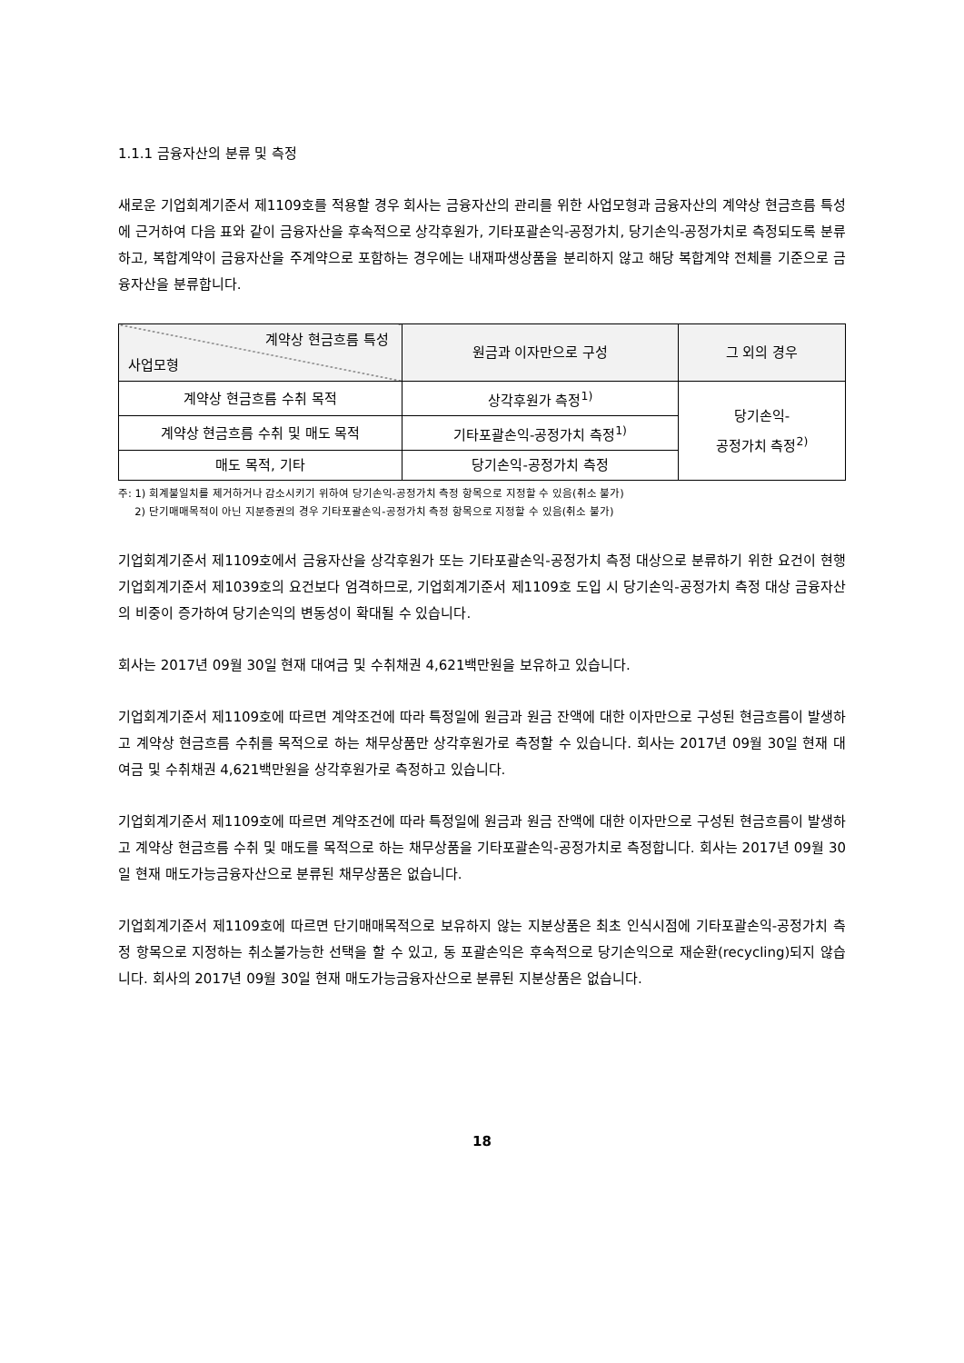1.1.1 금융자산의 분류 및 측정
새로운 기업회계기준서 제1109호를 적용할 경우 회사는 금융자산의 관리를 위한 사업모형과 금융자산의 계약상 현금흐름 특성에 근거하여 다음 표와 같이 금융자산을 후속적으로 상각후원가, 기타포괄손익-공정가치, 당기손익-공정가치로 측정되도록 분류하고, 복합계약이 금융자산을 주계약으로 포함하는 경우에는 내재파생상품을 분리하지 않고 해당 복합계약 전체를 기준으로 금융자산을 분류합니다.
| 계약상 현금흐름 특성 사업모형 | 원금과 이자만으로 구성 | 그 외의 경우 |
| --- | --- | --- |
| 계약상 현금흐름 수취 목적 | 상각후원가 측정<sup>1)</sup> | 당기손익- 공정가치 측정<sup>2)</sup> |
| 계약상 현금흐름 수취 및 매도 목적 | 기타포괄손익-공정가치 측정<sup>1)</sup> | |
| 매도 목적, 기타 | 당기손익-공정가치 측정 | |
주: 1) 회계불일치를 제거하거나 감소시키기 위하여 당기손익-공정가치 측정 항목으로 지정할 수 있음(취소 불가)
2) 단기매매목적이 아닌 지분증권의 경우 기타포괄손익-공정가치 측정 항목으로 지정할 수 있음(취소 불가)
기업회계기준서 제1109호에서 금융자산을 상각후원가 또는 기타포괄손익-공정가치 측정 대상으로 분류하기 위한 요건이 현행 기업회계기준서 제1039호의 요건보다 엄격하므로, 기업회계기준서 제1109호 도입 시 당기손익-공정가치 측정 대상 금융자산의 비중이 증가하여 당기손익의 변동성이 확대될 수 있습니다.
회사는 2017년 09월 30일 현재 대여금 및 수취채권 4,621백만원을 보유하고 있습니다.
기업회계기준서 제1109호에 따르면 계약조건에 따라 특정일에 원금과 원금 잔액에 대한 이자만으로 구성된 현금흐름이 발생하고 계약상 현금흐름 수취를 목적으로 하는 채무상품만 상각후원가로 측정할 수 있습니다. 회사는 2017년 09월 30일 현재 대여금 및 수취채권 4,621백만원을 상각후원가로 측정하고 있습니다.
기업회계기준서 제1109호에 따르면 계약조건에 따라 특정일에 원금과 원금 잔액에 대한 이자만으로 구성된 현금흐름이 발생하고 계약상 현금흐름 수취 및 매도를 목적으로 하는 채무상품을 기타포괄손익-공정가치로 측정합니다. 회사는 2017년 09월 30일 현재 매도가능금융자산으로 분류된 채무상품은 없습니다.
기업회계기준서 제1109호에 따르면 단기매매목적으로 보유하지 않는 지분상품은 최초 인식시점에 기타포괄손익-공정가치 측정 항목으로 지정하는 취소불가능한 선택을 할 수 있고, 동 포괄손익은 후속적으로 당기손익으로 재순환(recycling)되지 않습니다. 회사의 2017년 09월 30일 현재 매도가능금융자산으로 분류된 지분상품은 없습니다.
18